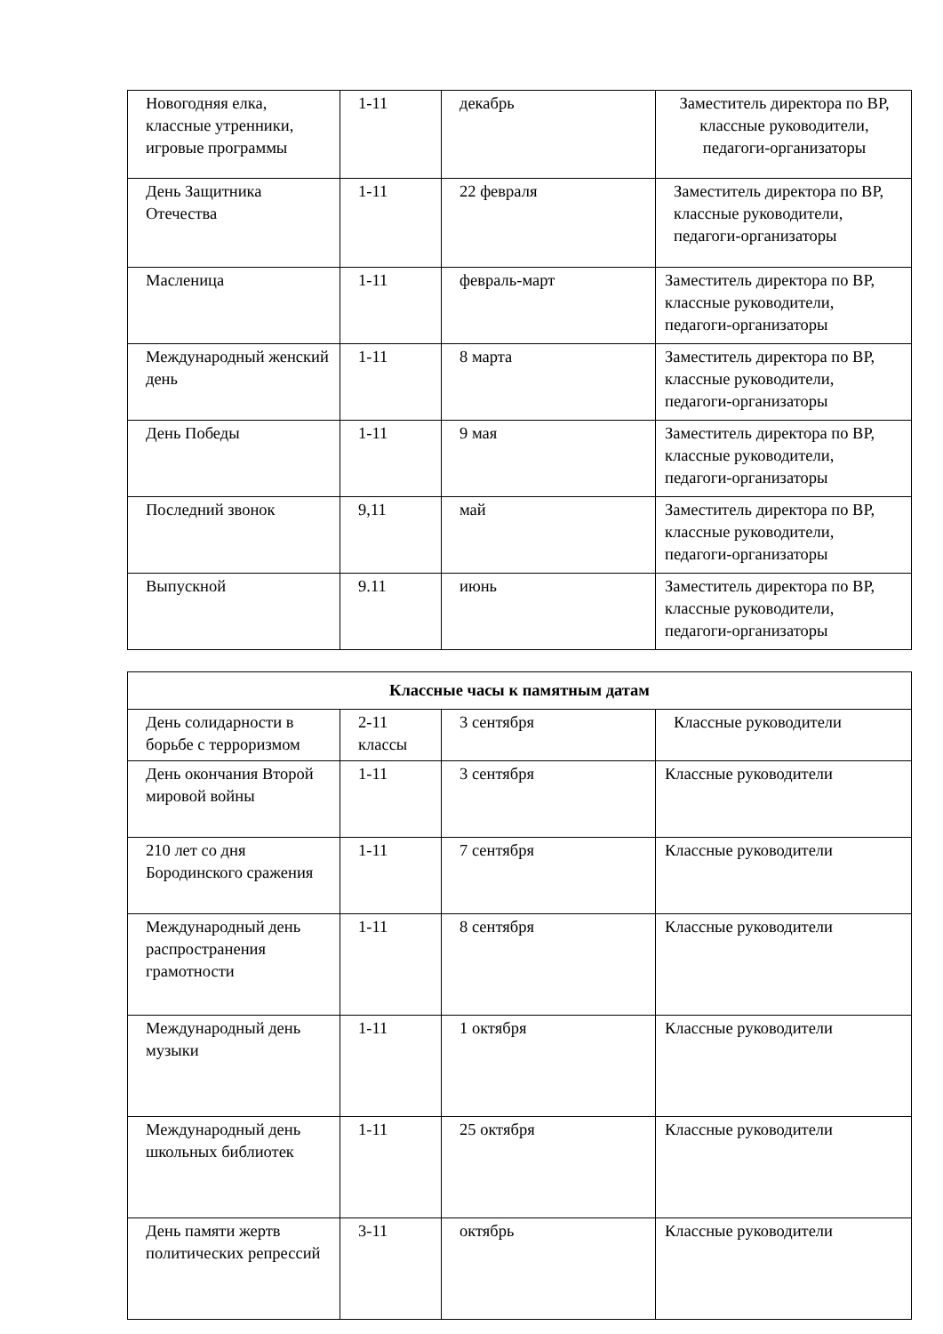| Новогодняя елка, классные утренники, игровые программы | 1-11 | декабрь | Заместитель директора по ВР, классные руководители, педагоги-организаторы |
| День Защитника Отечества | 1-11 | 22 февраля | Заместитель директора по ВР, классные руководители, педагоги-организаторы |
| Масленица | 1-11 | февраль-март | Заместитель директора по ВР, классные руководители, педагоги-организаторы |
| Международный женский день | 1-11 | 8 марта | Заместитель директора по ВР, классные руководители, педагоги-организаторы |
| День Победы | 1-11 | 9 мая | Заместитель директора по ВР, классные руководители, педагоги-организаторы |
| Последний звонок | 9,11 | май | Заместитель директора по ВР, классные руководители, педагоги-организаторы |
| Выпускной | 9.11 | июнь | Заместитель директора по ВР, классные руководители, педагоги-организаторы |
| Классные часы к памятным датам | | | |
| --- | --- | --- | --- |
| День солидарности в борьбе с терроризмом | 2-11 классы | 3 сентября | Классные руководители |
| День окончания Второй мировой войны | 1-11 | 3 сентября | Классные руководители |
| 210 лет со дня Бородинского сражения | 1-11 | 7 сентября | Классные руководители |
| Международный день распространения грамотности | 1-11 | 8 сентября | Классные руководители |
| Международный день музыки | 1-11 | 1 октября | Классные руководители |
| Международный день школьных библиотек | 1-11 | 25 октября | Классные руководители |
| День памяти жертв политических репрессий | 3-11 | октябрь | Классные руководители |